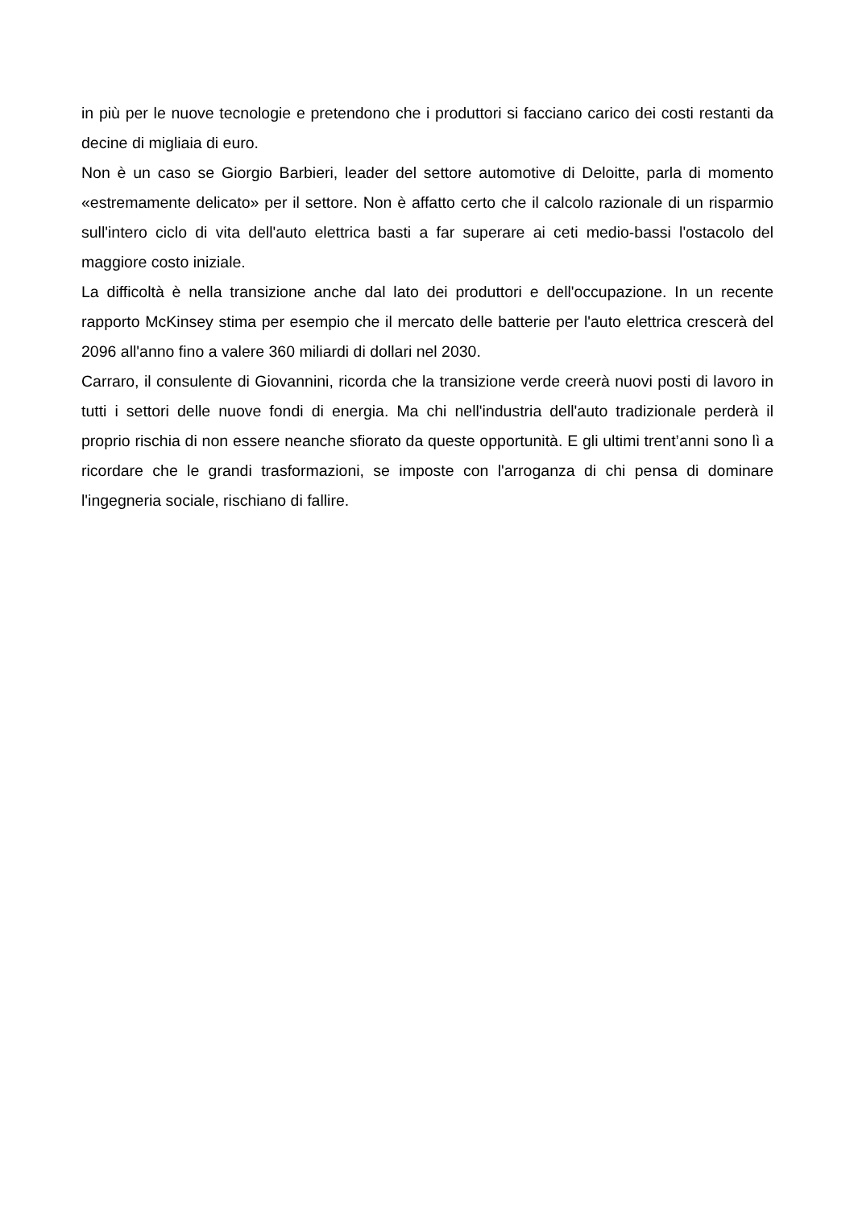in più per le nuove tecnologie e pretendono che i produttori si facciano carico dei costi restanti da decine di migliaia di euro.
Non è un caso se Giorgio Barbieri, leader del settore automotive di Deloitte, parla di momento «estremamente delicato» per il settore. Non è affatto certo che il calcolo razionale di un risparmio sull'intero ciclo di vita dell'auto elettrica basti a far superare ai ceti medio-bassi l'ostacolo del maggiore costo iniziale.
La difficoltà è nella transizione anche dal lato dei produttori e dell'occupazione. In un recente rapporto McKinsey stima per esempio che il mercato delle batterie per l'auto elettrica crescerà del 2096 all'anno fino a valere 360 miliardi di dollari nel 2030.
Carraro, il consulente di Giovannini, ricorda che la transizione verde creerà nuovi posti di lavoro in tutti i settori delle nuove fondi di energia. Ma chi nell'industria dell'auto tradizionale perderà il proprio rischia di non essere neanche sfiorato da queste opportunità. E gli ultimi trent’anni sono lì a ricordare che le grandi trasformazioni, se imposte con l'arroganza di chi pensa di dominare l'ingegneria sociale, rischiano di fallire.